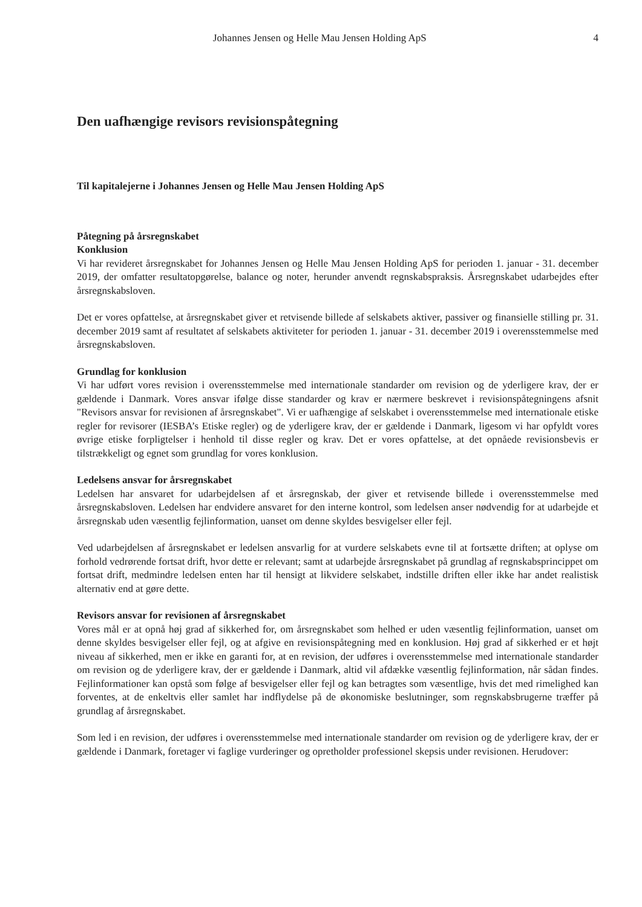Johannes Jensen og Helle Mau Jensen Holding ApS 4
Den uafhængige revisors revisionspåtegning
Til kapitalejerne i Johannes Jensen og Helle Mau Jensen Holding ApS
Påtegning på årsregnskabet
Konklusion
Vi har revideret årsregnskabet for Johannes Jensen og Helle Mau Jensen Holding ApS for perioden 1. januar - 31. december 2019, der omfatter resultatopgørelse, balance og noter, herunder anvendt regnskabspraksis. Årsregnskabet udarbejdes efter årsregnskabsloven.
Det er vores opfattelse, at årsregnskabet giver et retvisende billede af selskabets aktiver, passiver og finansielle stilling pr. 31. december 2019 samt af resultatet af selskabets aktiviteter for perioden 1. januar - 31. december 2019 i overensstemmelse med årsregnskabsloven.
Grundlag for konklusion
Vi har udført vores revision i overensstemmelse med internationale standarder om revision og de yderligere krav, der er gældende i Danmark. Vores ansvar ifølge disse standarder og krav er nærmere beskrevet i revisionspåtegningens afsnit "Revisors ansvar for revisionen af årsregnskabet". Vi er uafhængige af selskabet i overensstemmelse med internationale etiske regler for revisorer (IESBA’s Etiske regler) og de yderligere krav, der er gældende i Danmark, ligesom vi har opfyldt vores øvrige etiske forpligtelser i henhold til disse regler og krav. Det er vores opfattelse, at det opnåede revisionsbevis er tilstrækkeligt og egnet som grundlag for vores konklusion.
Ledelsens ansvar for årsregnskabet
Ledelsen har ansvaret for udarbejdelsen af et årsregnskab, der giver et retvisende billede i overensstemmelse med årsregnskabsloven. Ledelsen har endvidere ansvaret for den interne kontrol, som ledelsen anser nødvendig for at udarbejde et årsregnskab uden væsentlig fejlinformation, uanset om denne skyldes besvigelser eller fejl.
Ved udarbejdelsen af årsregnskabet er ledelsen ansvarlig for at vurdere selskabets evne til at fortsætte driften; at oplyse om forhold vedrørende fortsat drift, hvor dette er relevant; samt at udarbejde årsregnskabet på grundlag af regnskabsprincippet om fortsat drift, medmindre ledelsen enten har til hensigt at likvidere selskabet, indstille driften eller ikke har andet realistisk alternativ end at gøre dette.
Revisors ansvar for revisionen af årsregnskabet
Vores mål er at opnå høj grad af sikkerhed for, om årsregnskabet som helhed er uden væsentlig fejlinformation, uanset om denne skyldes besvigelser eller fejl, og at afgive en revisionspåtegning med en konklusion. Høj grad af sikkerhed er et højt niveau af sikkerhed, men er ikke en garanti for, at en revision, der udføres i overensstemmelse med internationale standarder om revision og de yderligere krav, der er gældende i Danmark, altid vil afdække væsentlig fejlinformation, når sådan findes. Fejlinformationer kan opstå som følge af besvigelser eller fejl og kan betragtes som væsentlige, hvis det med rimelighed kan forventes, at de enkeltvis eller samlet har indflydelse på de økonomiske beslutninger, som regnskabsbrugerne træffer på grundlag af årsregnskabet.
Som led i en revision, der udføres i overensstemmelse med internationale standarder om revision og de yderligere krav, der er gældende i Danmark, foretager vi faglige vurderinger og opretholder professionel skepsis under revisionen. Herudover: